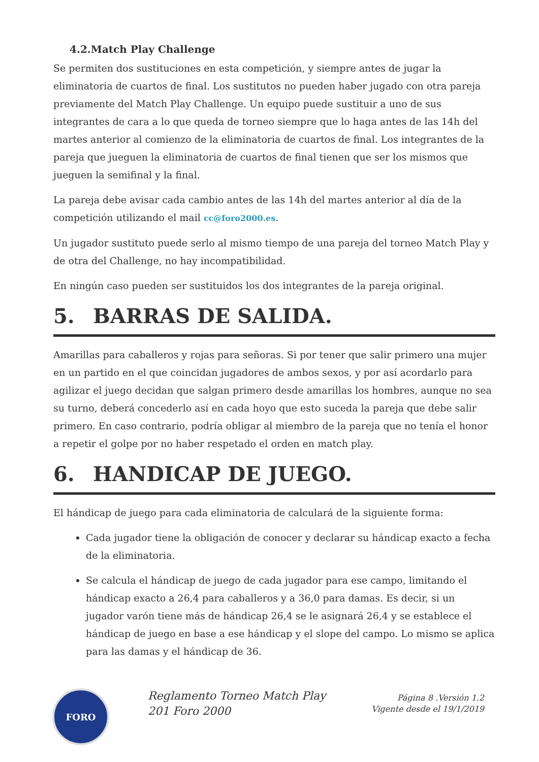4.2.Match Play Challenge
Se permiten dos sustituciones en esta competición, y siempre antes de jugar la eliminatoria de cuartos de final. Los sustitutos no pueden haber jugado con otra pareja previamente del Match Play Challenge. Un equipo puede sustituir a uno de sus integrantes de cara a lo que queda de torneo siempre que lo haga antes de las 14h del martes anterior al comienzo de la eliminatoria de cuartos de final. Los integrantes de la pareja que jueguen la eliminatoria de cuartos de final tienen que ser los mismos que jueguen la semifinal y la final.
La pareja debe avisar cada cambio antes de las 14h del martes anterior al día de la competición utilizando el mail cc@foro2000.es.
Un jugador sustituto puede serlo al mismo tiempo de una pareja del torneo Match Play y de otra del Challenge, no hay incompatibilidad.
En ningún caso pueden ser sustituidos los dos integrantes de la pareja original.
5. BARRAS DE SALIDA.
Amarillas para caballeros y rojas para señoras. Si por tener que salir primero una mujer en un partido en el que coincidan jugadores de ambos sexos, y por así acordarlo para agilizar el juego decidan que salgan primero desde amarillas los hombres, aunque no sea su turno, deberá concederlo así en cada hoyo que esto suceda la pareja que debe salir primero. En caso contrario, podría obligar al miembro de la pareja que no tenía el honor a repetir el golpe por no haber respetado el orden en match play.
6. HANDICAP DE JUEGO.
El hándicap de juego para cada eliminatoria de calculará de la siguiente forma:
Cada jugador tiene la obligación de conocer y declarar su hándicap exacto a fecha de la eliminatoria.
Se calcula el hándicap de juego de cada jugador para ese campo, limitando el hándicap exacto a 26,4 para caballeros y a 36,0 para damas. Es decir, si un jugador varón tiene más de hándicap 26,4 se le asignará 26,4 y se establece el hándicap de juego en base a ese hándicap y el slope del campo. Lo mismo se aplica para las damas y el hándicap de 36.
FORO
Reglamento Torneo Match Play 201 Foro 2000
Página 8 .Versión 1.2
Vigente desde el 19/1/2019